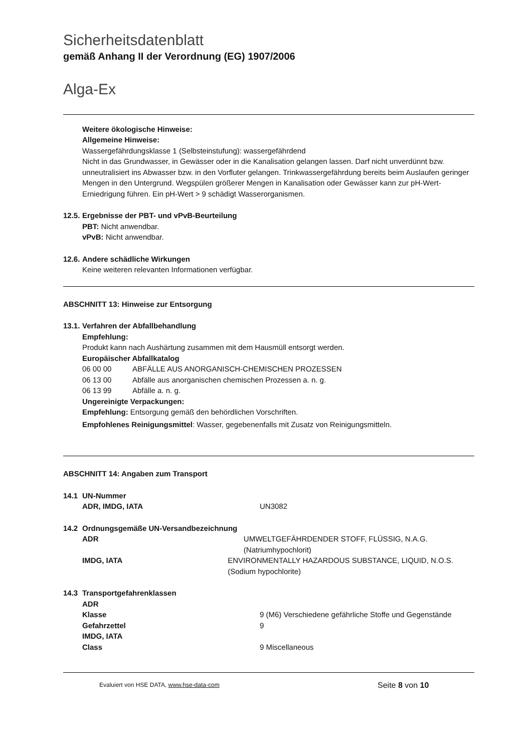Sicherheitsdatenblatt
gemäß Anhang II der Verordnung (EG) 1907/2006
Alga-Ex
Weitere ökologische Hinweise:
Allgemeine Hinweise:
Wassergefährdungsklasse 1 (Selbsteinstufung): wassergefährdend
Nicht in das Grundwasser, in Gewässer oder in die Kanalisation gelangen lassen. Darf nicht unverdünnt bzw. unneutralisiert ins Abwasser bzw. in den Vorfluter gelangen. Trinkwassergefährdung bereits beim Auslaufen geringer Mengen in den Untergrund. Wegspülen größerer Mengen in Kanalisation oder Gewässer kann zur pH-Wert-Erniedrigung führen. Ein pH-Wert > 9 schädigt Wasserorganismen.
12.5. Ergebnisse der PBT- und vPvB-Beurteilung
PBT: Nicht anwendbar.
vPvB: Nicht anwendbar.
12.6. Andere schädliche Wirkungen
Keine weiteren relevanten Informationen verfügbar.
ABSCHNITT 13: Hinweise zur Entsorgung
13.1. Verfahren der Abfallbehandlung
Empfehlung:
Produkt kann nach Aushärtung zusammen mit dem Hausmüll entsorgt werden.
Europäischer Abfallkatalog
06 00 00 ABFÄLLE AUS ANORGANISCH-CHEMISCHEN PROZESSEN
06 13 00 Abfälle aus anorganischen chemischen Prozessen a. n. g.
06 13 99 Abfälle a. n. g.
Ungereinigte Verpackungen:
Empfehlung: Entsorgung gemäß den behördlichen Vorschriften.
Empfohlenes Reinigungsmittel: Wasser, gegebenenfalls mit Zusatz von Reinigungsmitteln.
ABSCHNITT 14: Angaben zum Transport
14.1 UN-Nummer
ADR, IMDG, IATA UN3082
14.2 Ordnungsgemäße UN-Versandbezeichnung
ADR UMWELTGEFÄHRDENDER STOFF, FLÜSSIG, N.A.G. (Natriumhypochlorit)
IMDG, IATA ENVIRONMENTALLY HAZARDOUS SUBSTANCE, LIQUID, N.O.S. (Sodium hypochlorite)
14.3 Transportgefahrenklassen
ADR
Klasse 9 (M6) Verschiedene gefährliche Stoffe und Gegenstände
Gefahrzettel 9
IMDG, IATA
Class 9 Miscellaneous
Evaluiert von HSE DATA, www.hse-data-com Seite 8 von 10